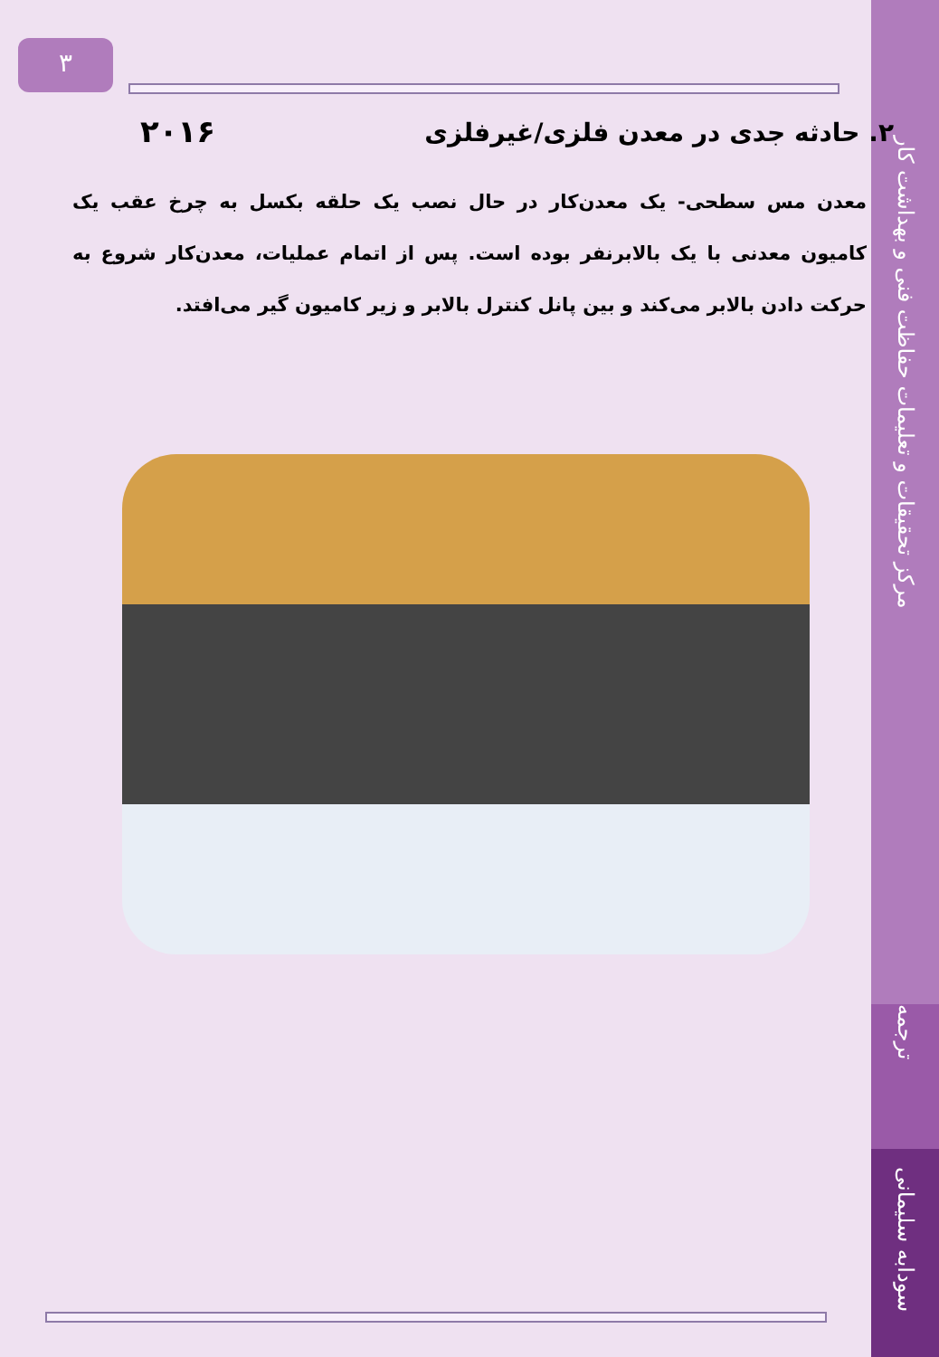مرکز تحقیقات و تعلیمات حفاظت فنی و بهداشت کار
ترجمه
سودابه سلیمانی
۳
۲۰۱۶
۲. حادثه جدی در معدن فلزی/غیرفلزی
معدن مس سطحی- یک معدن‌کار در حال نصب یک حلقه بکسل به چرخ عقب یک کامیون معدنی با یک بالابرنفر بوده است. پس از اتمام عملیات، معدن‌کار شروع به حرکت دادن بالابر می‌کند و بین پانل کنترل بالابر و زیر کامیون گیر می‌افتد.